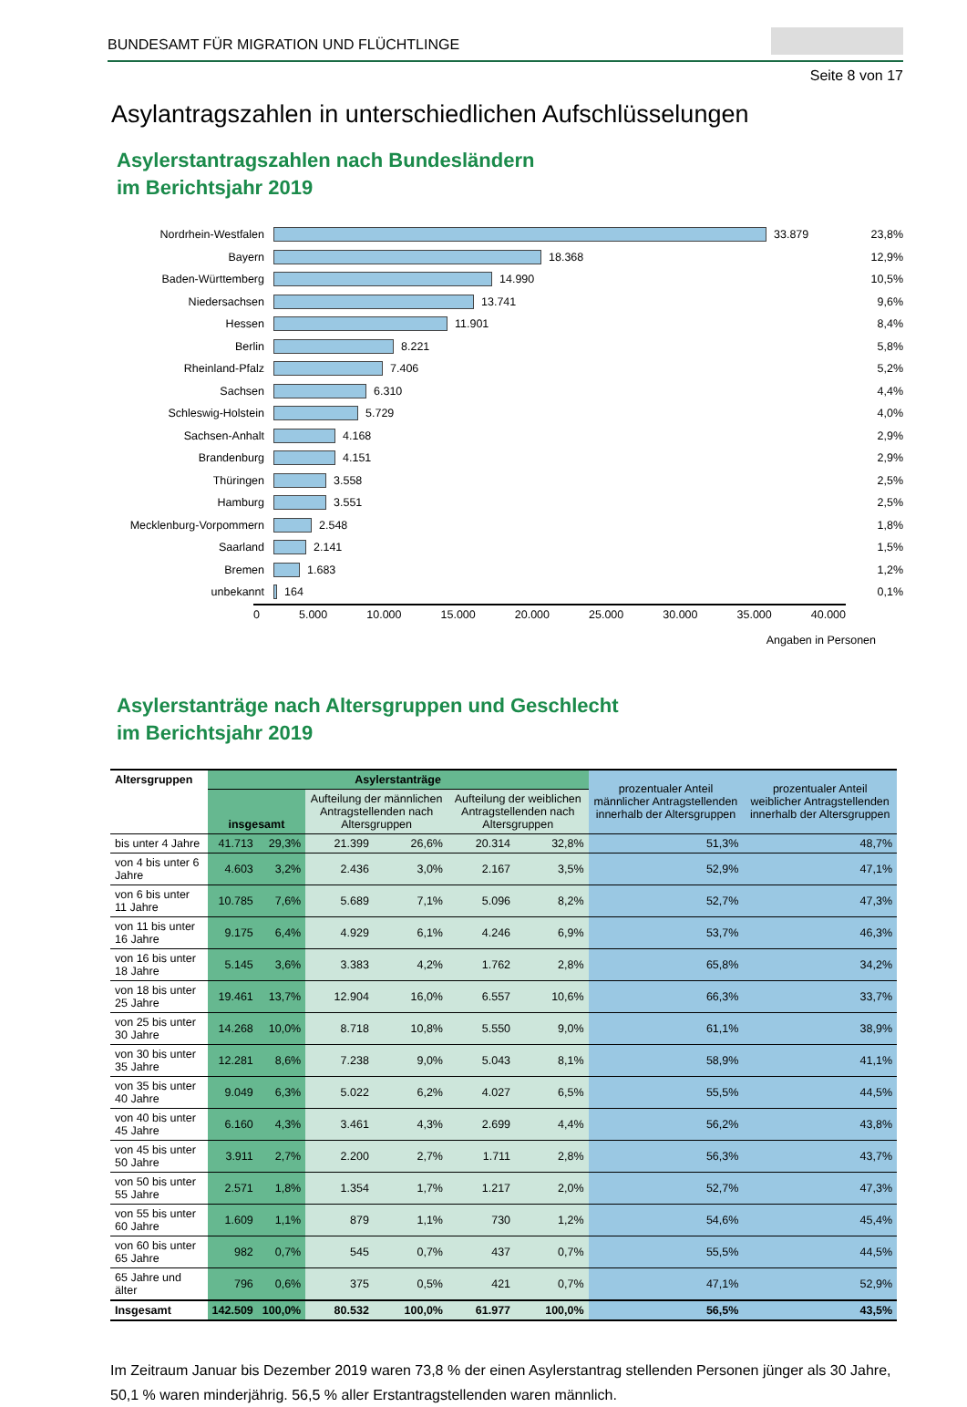BUNDESAMT FÜR MIGRATION UND FLÜCHTLINGE
Seite 8 von 17
Asylantragszahlen in unterschiedlichen Aufschlüsselungen
Asylerstantragszahlen nach Bundesländern
im Berichtsjahr 2019
Nordrhein-Westfalen 33.879 23,8%
Bayern 18.368 12,9%
Baden-Württemberg 14.990 10,5%
Niedersachsen 13.741 9,6%
Hessen 11.901 8,4%
Berlin 8.221 5,8%
Rheinland-Pfalz 7.406 5,2%
Sachsen 6.310 4,4%
Schleswig-Holstein 5.729 4,0%
Sachsen-Anhalt 4.168 2,9%
Brandenburg 4.151 2,9%
Thüringen 3.558 2,5%
Hamburg 3.551 2,5%
Mecklenburg-Vorpommern 2.548 1,8%
Saarland 2.141 1,5%
Bremen 1.683 1,2%
unbekannt 164 0,1%
0 5.000 10.000 15.000 20.000 25.000 30.000 35.000 40.000
Angaben in Personen
Asylerstanträge nach Altersgruppen und Geschlecht
im Berichtsjahr 2019
| Altersgruppen | Asylerstanträge | | | | | | prozentualer Anteil männlicher Antragstellenden innerhalb der Altersgruppen | prozentualer Anteil weiblicher Antragstellenden innerhalb der Altersgruppen |
| --- | --- | --- | --- | --- | --- | --- | --- | --- |
| | insgesamt | | Aufteilung der männlichen Antragstellenden nach Altersgruppen | | Aufteilung der weiblichen Antragstellenden nach Altersgruppen | | | |
| bis unter 4 Jahre | 41.713 | 29,3% | 21.399 | 26,6% | 20.314 | 32,8% | 51,3% | 48,7% |
| von 4 bis unter 6 Jahre | 4.603 | 3,2% | 2.436 | 3,0% | 2.167 | 3,5% | 52,9% | 47,1% |
| von 6 bis unter 11 Jahre | 10.785 | 7,6% | 5.689 | 7,1% | 5.096 | 8,2% | 52,7% | 47,3% |
| von 11 bis unter 16 Jahre | 9.175 | 6,4% | 4.929 | 6,1% | 4.246 | 6,9% | 53,7% | 46,3% |
| von 16 bis unter 18 Jahre | 5.145 | 3,6% | 3.383 | 4,2% | 1.762 | 2,8% | 65,8% | 34,2% |
| von 18 bis unter 25 Jahre | 19.461 | 13,7% | 12.904 | 16,0% | 6.557 | 10,6% | 66,3% | 33,7% |
| von 25 bis unter 30 Jahre | 14.268 | 10,0% | 8.718 | 10,8% | 5.550 | 9,0% | 61,1% | 38,9% |
| von 30 bis unter 35 Jahre | 12.281 | 8,6% | 7.238 | 9,0% | 5.043 | 8,1% | 58,9% | 41,1% |
| von 35 bis unter 40 Jahre | 9.049 | 6,3% | 5.022 | 6,2% | 4.027 | 6,5% | 55,5% | 44,5% |
| von 40 bis unter 45 Jahre | 6.160 | 4,3% | 3.461 | 4,3% | 2.699 | 4,4% | 56,2% | 43,8% |
| von 45 bis unter 50 Jahre | 3.911 | 2,7% | 2.200 | 2,7% | 1.711 | 2,8% | 56,3% | 43,7% |
| von 50 bis unter 55 Jahre | 2.571 | 1,8% | 1.354 | 1,7% | 1.217 | 2,0% | 52,7% | 47,3% |
| von 55 bis unter 60 Jahre | 1.609 | 1,1% | 879 | 1,1% | 730 | 1,2% | 54,6% | 45,4% |
| von 60 bis unter 65 Jahre | 982 | 0,7% | 545 | 0,7% | 437 | 0,7% | 55,5% | 44,5% |
| 65 Jahre und älter | 796 | 0,6% | 375 | 0,5% | 421 | 0,7% | 47,1% | 52,9% |
| Insgesamt | 142.509 | 100,0% | 80.532 | 100,0% | 61.977 | 100,0% | 56,5% | 43,5% |
Im Zeitraum Januar bis Dezember 2019 waren 73,8 % der einen Asylerstantrag stellenden Personen jünger als 30 Jahre, 50,1 % waren minderjährig. 56,5 % aller Erstantragstellenden waren männlich.